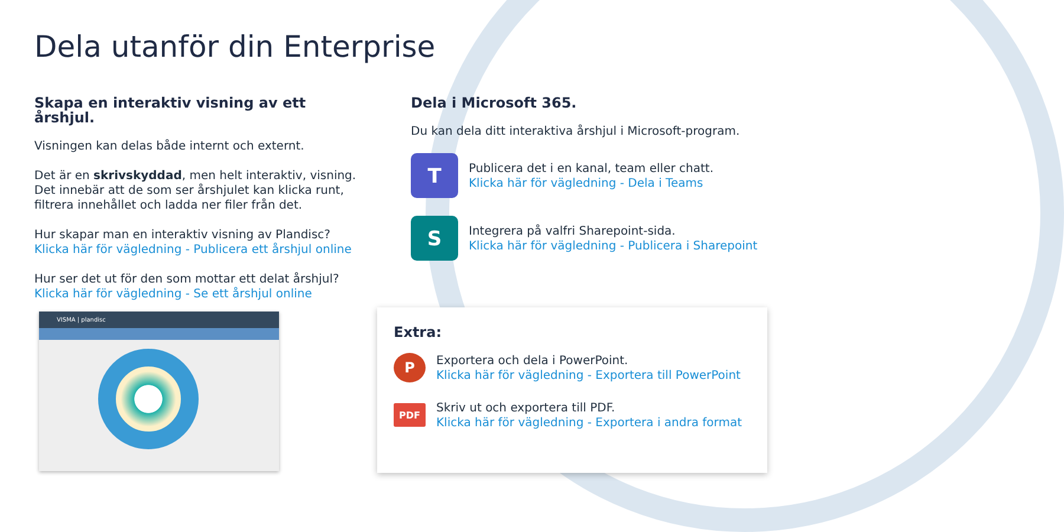Dela utanför din Enterprise
Skapa en interaktiv visning av ett årshjul.
Visningen kan delas både internt och externt.
Det är en skrivskyddad, men helt interaktiv, visning. Det innebär att de som ser årshjulet kan klicka runt, filtrera innehållet och ladda ner filer från det.
Hur skapar man en interaktiv visning av Plandisc?
Klicka här för vägledning - Publicera ett årshjul online
Hur ser det ut för den som mottar ett delat årshjul?
Klicka här för vägledning - Se ett årshjul online
VISMA | plandisc
Dela i Microsoft 365.
Du kan dela ditt interaktiva årshjul i Microsoft-program.
T
Publicera det i en kanal, team eller chatt.
Klicka här för vägledning - Dela i Teams
S
Integrera på valfri Sharepoint-sida.
Klicka här för vägledning - Publicera i Sharepoint
Extra:
P
Exportera och dela i PowerPoint.
Klicka här för vägledning - Exportera till PowerPoint
PDF
Skriv ut och exportera till PDF.
Klicka här för vägledning - Exportera i andra format